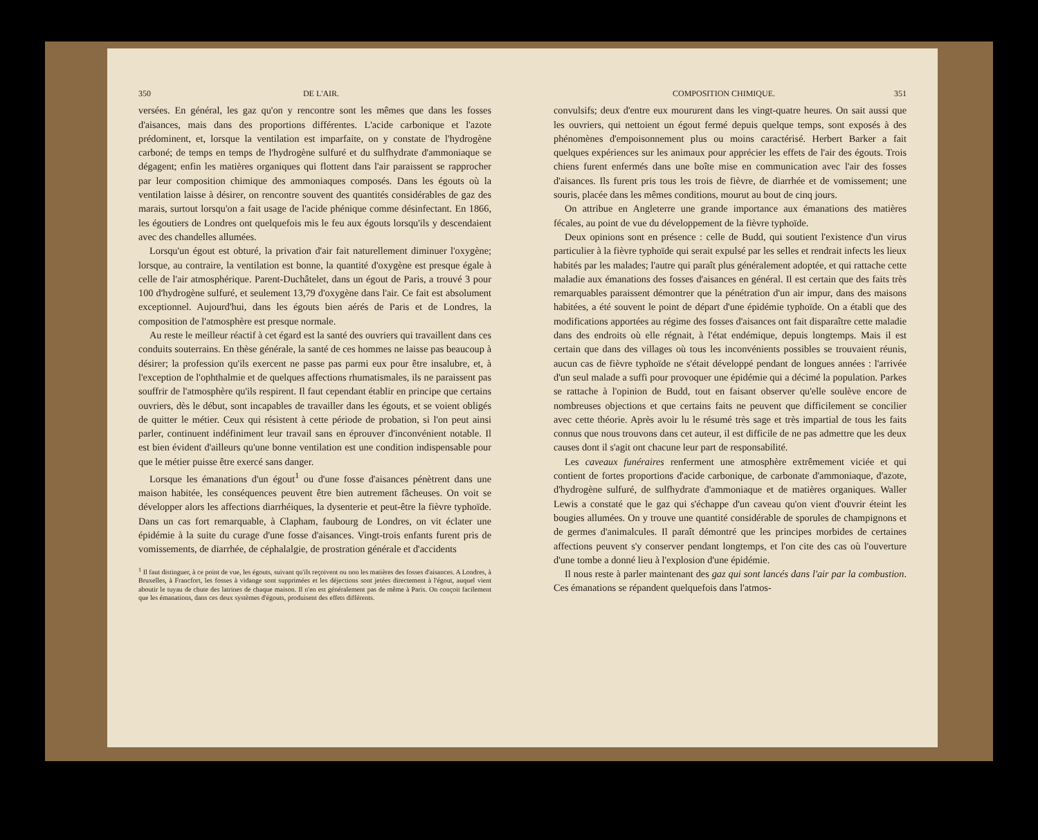350 DE L'AIR.
versées. En général, les gaz qu'on y rencontre sont les mêmes que dans les fosses d'aisances, mais dans des proportions différentes. L'acide carbonique et l'azote prédominent, et, lorsque la ventilation est imparfaite, on y constate de l'hydrogène carboné; de temps en temps de l'hydrogène sulfuré et du sulfhydrate d'ammoniaque se dégagent; enfin les matières organiques qui flottent dans l'air paraissent se rapprocher par leur composition chimique des ammoniaques composés. Dans les égouts où la ventilation laisse à désirer, on rencontre souvent des quantités considérables de gaz des marais, surtout lorsqu'on a fait usage de l'acide phénique comme désinfectant. En 1866, les égoutiers de Londres ont quelquefois mis le feu aux égouts lorsqu'ils y descendaient avec des chandelles allumées.
Lorsqu'un égout est obturé, la privation d'air fait naturellement diminuer l'oxygène; lorsque, au contraire, la ventilation est bonne, la quantité d'oxygène est presque égale à celle de l'air atmosphérique. Parent-Duchâtelet, dans un égout de Paris, a trouvé 3 pour 100 d'hydrogène sulfuré, et seulement 13,79 d'oxygène dans l'air. Ce fait est absolument exceptionnel. Aujourd'hui, dans les égouts bien aérés de Paris et de Londres, la composition de l'atmosphère est presque normale.
Au reste le meilleur réactif à cet égard est la santé des ouvriers qui travaillent dans ces conduits souterrains. En thèse générale, la santé de ces hommes ne laisse pas beaucoup à désirer; la profession qu'ils exercent ne passe pas parmi eux pour être insalubre, et, à l'exception de l'ophthalmie et de quelques affections rhumatismales, ils ne paraissent pas souffrir de l'atmosphère qu'ils respirent. Il faut cependant établir en principe que certains ouvriers, dès le début, sont incapables de travailler dans les égouts, et se voient obligés de quitter le métier. Ceux qui résistent à cette période de probation, si l'on peut ainsi parler, continuent indéfiniment leur travail sans en éprouver d'inconvénient notable. Il est bien évident d'ailleurs qu'une bonne ventilation est une condition indispensable pour que le métier puisse être exercé sans danger.
Lorsque les émanations d'un égout<sup>1</sup> ou d'une fosse d'aisances pénètrent dans une maison habitée, les conséquences peuvent être bien autrement fâcheuses. On voit se développer alors les affections diarrhéiques, la dysenterie et peut-être la fièvre typhoïde. Dans un cas fort remarquable, à Clapham, faubourg de Londres, on vit éclater une épidémie à la suite du curage d'une fosse d'aisances. Vingt-trois enfants furent pris de vomissements, de diarrhée, de céphalalgie, de prostration générale et d'accidents
<sup>1</sup> Il faut distinguer, à ce point de vue, les égouts, suivant qu'ils reçoivent ou non les matières des fosses d'aisances. A Londres, à Bruxelles, à Francfort, les fosses à vidange sont supprimées et les déjections sont jetées directement à l'égout, auquel vient aboutir le tuyau de chute des latrines de chaque maison. Il n'en est généralement pas de même à Paris. On conçoit facilement que les émanations, dans ces deux systèmes d'égouts, produisent des effets différents.
COMPOSITION CHIMIQUE. 351
convulsifs; deux d'entre eux moururent dans les vingt-quatre heures. On sait aussi que les ouvriers, qui nettoient un égout fermé depuis quelque temps, sont exposés à des phénomènes d'empoisonnement plus ou moins caractérisé. Herbert Barker a fait quelques expériences sur les animaux pour apprécier les effets de l'air des égouts. Trois chiens furent enfermés dans une boîte mise en communication avec l'air des fosses d'aisances. Ils furent pris tous les trois de fièvre, de diarrhée et de vomissement; une souris, placée dans les mêmes conditions, mourut au bout de cinq jours.
On attribue en Angleterre une grande importance aux émanations des matières fécales, au point de vue du développement de la fièvre typhoïde.
Deux opinions sont en présence : celle de Budd, qui soutient l'existence d'un virus particulier à la fièvre typhoïde qui serait expulsé par les selles et rendrait infects les lieux habités par les malades; l'autre qui paraît plus généralement adoptée, et qui rattache cette maladie aux émanations des fosses d'aisances en général. Il est certain que des faits très remarquables paraissent démontrer que la pénétration d'un air impur, dans des maisons habitées, a été souvent le point de départ d'une épidémie typhoïde. On a établi que des modifications apportées au régime des fosses d'aisances ont fait disparaître cette maladie dans des endroits où elle régnait, à l'état endémique, depuis longtemps. Mais il est certain que dans des villages où tous les inconvénients possibles se trouvaient réunis, aucun cas de fièvre typhoïde ne s'était développé pendant de longues années : l'arrivée d'un seul malade a suffi pour provoquer une épidémie qui a décimé la population. Parkes se rattache à l'opinion de Budd, tout en faisant observer qu'elle soulève encore de nombreuses objections et que certains faits ne peuvent que difficilement se concilier avec cette théorie. Après avoir lu le résumé très sage et très impartial de tous les faits connus que nous trouvons dans cet auteur, il est difficile de ne pas admettre que les deux causes dont il s'agit ont chacune leur part de responsabilité.
Les caveaux funéraires renferment une atmosphère extrêmement viciée et qui contient de fortes proportions d'acide carbonique, de carbonate d'ammoniaque, d'azote, d'hydrogène sulfuré, de sulfhydrate d'ammoniaque et de matières organiques. Waller Lewis a constaté que le gaz qui s'échappe d'un caveau qu'on vient d'ouvrir éteint les bougies allumées. On y trouve une quantité considérable de sporules de champignons et de germes d'animalcules. Il paraît démontré que les principes morbides de certaines affections peuvent s'y conserver pendant longtemps, et l'on cite des cas où l'ouverture d'une tombe a donné lieu à l'explosion d'une épidémie.
Il nous reste à parler maintenant des gaz qui sont lancés dans l'air par la combustion. Ces émanations se répandent quelquefois dans l'atmos-